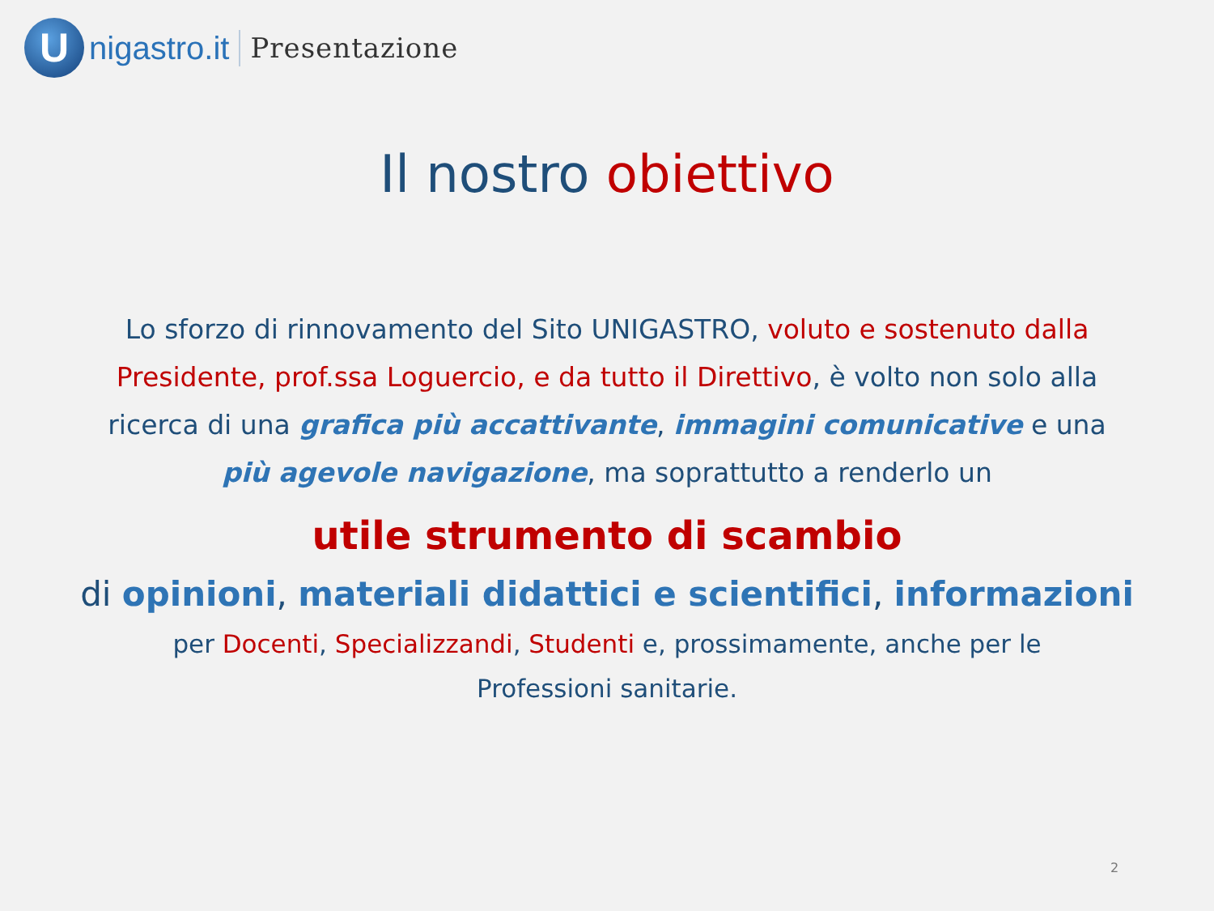U
nigastro.it Presentazione
Il nostro obiettivo
Lo sforzo di rinnovamento del Sito UNIGASTRO, voluto e sostenuto dalla Presidente, prof.ssa Loguercio, e da tutto il Direttivo, è volto non solo alla ricerca di una grafica più accattivante, immagini comunicative e una più agevole navigazione, ma soprattutto a renderlo un
utile strumento di scambio
di opinioni, materiali didattici e scientifici, informazioni
per Docenti, Specializzandi, Studenti e, prossimamente, anche per le
Professioni sanitarie.
2